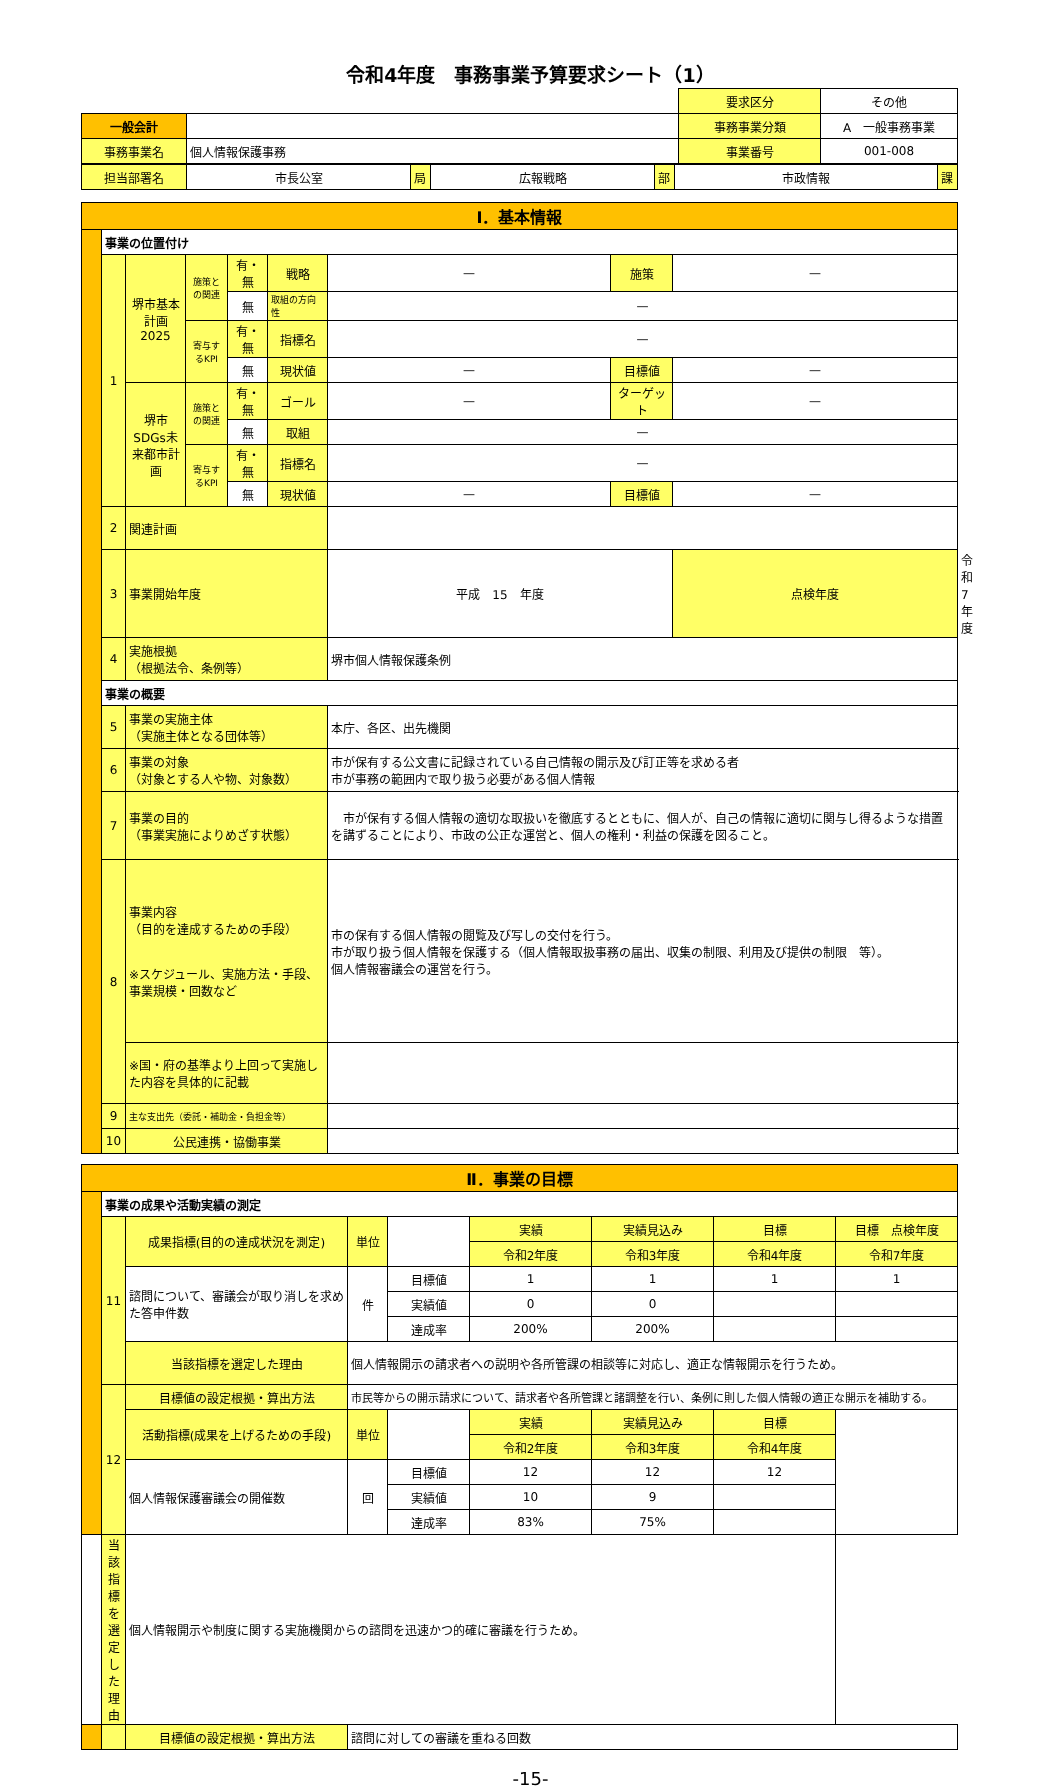令和4年度　事務事業予算要求シート（1）
| | | 要求区分 | その他 |
| 一般会計 | | 事務事業分類 | A 一般事務事業 |
| 事務事業名 | 個人情報保護事務 | 事業番号 | 001-008 |
| 担当部署名 | 市長公室 | 局 | 広報戦略 | 部 | 市政情報 | 課 |
| Ⅰ．基本情報 | | | | | | | | | |
| | 事業の位置付け | | | | | | | | |
| | 1 | 堺市基本計画2025 | 施策との関連 | 有・無 | 戦略 | — | 施策 | — | |
| | | | | 無 | 取組の方向性 | — | | | |
| | | | 寄与するKPI | 有・無 | 指標名 | — | | | |
| | | | | 無 | 現状値 | — | 目標値 | — | |
| | | 堺市SDGs未来都市計画 | 施策との関連 | 有・無 | ゴール | — | ターゲット | — | |
| | | | | 無 | 取組 | — | | | |
| | | | 寄与するKPI | 有・無 | 指標名 | — | | | |
| | | | | 無 | 現状値 | — | 目標値 | — | |
| | 2 | 関連計画 | | | | | | | |
| | 3 | 事業開始年度 | | | | 平成 15 年度 | | 点検年度 | 令和 7 年度 |
| | 4 | 実施根拠 （根拠法令、条例等） | | | | 堺市個人情報保護条例 | | | |
| | 事業の概要 | | | | | | | | |
| | 5 | 事業の実施主体 （実施主体となる団体等） | | | | 本庁、各区、出先機関 | | | |
| | 6 | 事業の対象 （対象とする人や物、対象数） | | | | 市が保有する公文書に記録されている自己情報の開示及び訂正等を求める者 市が事務の範囲内で取り扱う必要がある個人情報 | | | |
| | 7 | 事業の目的 （事業実施によりめざす状態） | | | | 市が保有する個人情報の適切な取扱いを徹底するとともに、個人が、自己の情報に適切に関与し得るような措置を講ずることにより、市政の公正な運営と、個人の権利・利益の保護を図ること。 | | | |
| | 8 | 事業内容 （目的を達成するための手段） ※スケジュール、実施方法・手段、事業規模・回数など | | | | 市の保有する個人情報の閲覧及び写しの交付を行う。 市が取り扱う個人情報を保護する（個人情報取扱事務の届出、収集の制限、利用及び提供の制限 等）。 個人情報審議会の運営を行う。 | | | |
| | | ※国・府の基準より上回って実施した内容を具体的に記載 | | | | | | | |
| | 9 | 主な支出先（委託・補助金・負担金等） | | | | | | | |
| | 10 | 公民連携・協働事業 | | | | | | | |
| Ⅱ．事業の目標 | | | | | | | | |
| | 事業の成果や活動実績の測定 | | | | | | | |
| | 11 | 成果指標(目的の達成状況を測定) | 単位 | | 実績 | 実績見込み | 目標 | 目標 点検年度 |
| | | | | | 令和2年度 | 令和3年度 | 令和4年度 | 令和7年度 |
| | | 諮問について、審議会が取り消しを求めた答申件数 | 件 | 目標値 | 1 | 1 | 1 | 1 |
| | | | | 実績値 | 0 | 0 | | |
| | | | | 達成率 | 200% | 200% | | |
| | | 当該指標を選定した理由 | 個人情報開示の請求者への説明や各所管課の相談等に対応し、適正な情報開示を行うため。 | | | | | |
| | 12 | 目標値の設定根拠・算出方法 | 市民等からの開示請求について、請求者や各所管課と諸調整を行い、条例に則した個人情報の適正な開示を補助する。 | | | | | |
| | | 活動指標(成果を上げるための手段) | 単位 | | 実績 | 実績見込み | 目標 | |
| | | | | | 令和2年度 | 令和3年度 | 令和4年度 | |
| | | 個人情報保護審議会の開催数 | 回 | 目標値 | 12 | 12 | 12 | |
| | | | | 実績値 | 10 | 9 | | |
| | | | | 達成率 | 83% | 75% | | |
| | 当該指標を選定した理由 | 個人情報開示や制度に関する実施機関からの諮問を迅速かつ的確に審議を行うため。 | | | | | | |
| | | 目標値の設定根拠・算出方法 | 諮問に対しての審議を重ねる回数 | | | | | |
-15-